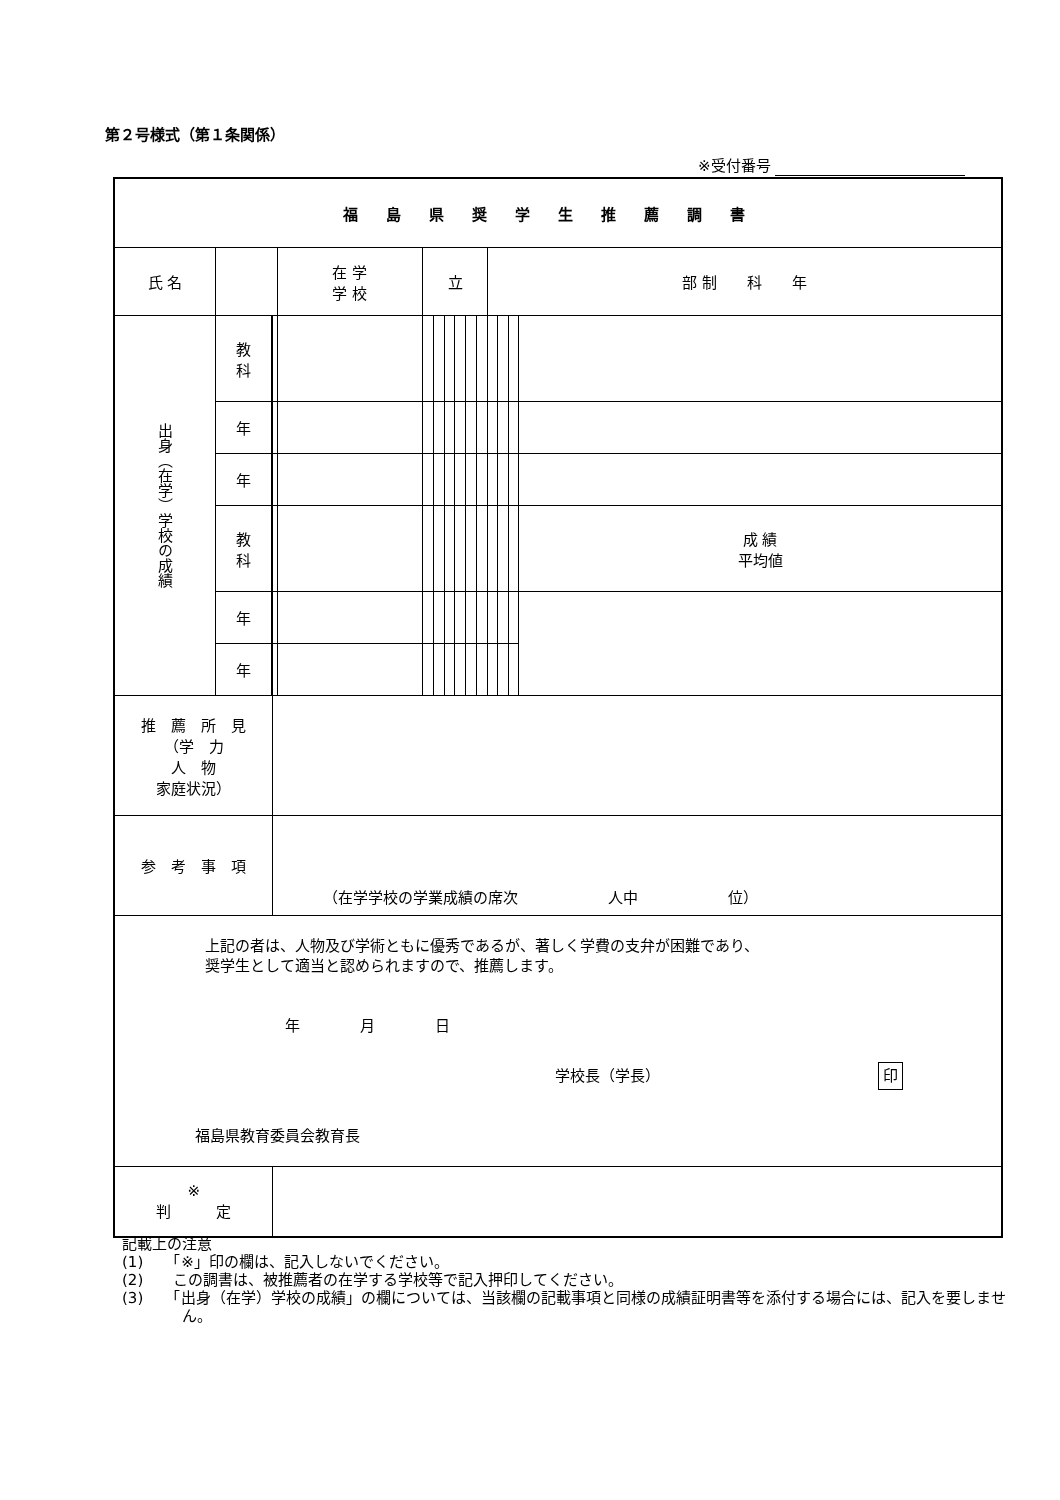第２号様式（第１条関係）
※受付番号
| 福島県奨学生推薦調書 | | | | | | | | | | | | | | |
| 氏 名 | | | | 在 学 学 校 | 立 | | | | | | 部 制 科 年 | | | |
| 出身（在学）学校の成績 | 教 科 | | | | | | | | | | | | | |
| | 年 | | | | | | | | | | | | | |
| | 年 | | | | | | | | | | | | | |
| | 教 科 | | | | | | | | | | | | | 成 績 平均値 |
| | 年 | | | | | | | | | | | | | |
| | 年 | | | | | | | | | | | | | |
| 推 薦 所 見 （学 力 人 物 家庭状況） | | | | | | | | | | | | | | |
| 参 考 事 項 | | | （在学学校の学業成績の席次 人中 位） | | | | | | | | | | | |
| 上記の者は、人物及び学術ともに優秀であるが、著しく学費の支弁が困難であり、 奨学生として適当と認められますので、推薦します。 年 月 日 学校長（学長） 印 福島県教育委員会教育長 | | | | | | | | | | | | | | |
| ※ 判 定 | | | | | | | | | | | | | | |
記載上の注意
(1)　　「※」印の欄は、記入しないでください。
(2)　　この調書は、被推薦者の在学する学校等で記入押印してください。
(3)　　「出身（在学）学校の成績」の欄については、当該欄の記載事項と同様の成績証明書等を添付する場合には、記入を要しません。